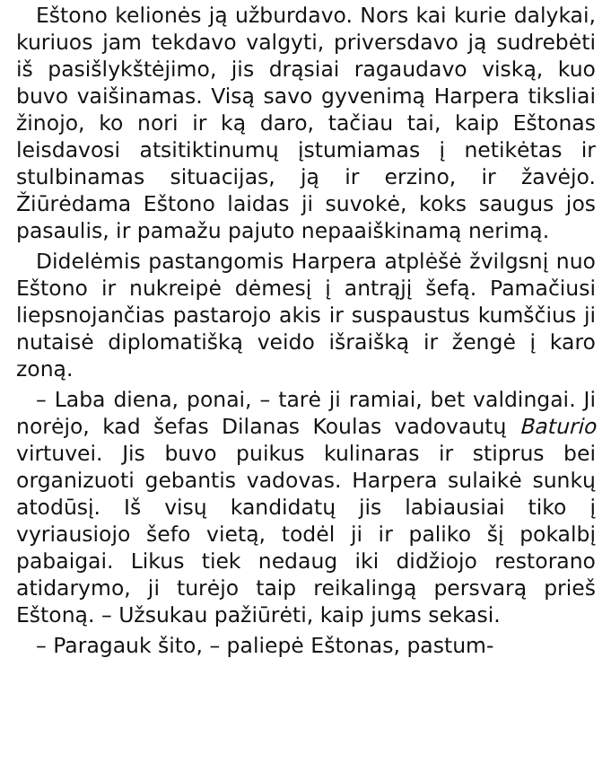Eštono kelionės ją užburdavo. Nors kai kurie dalykai, kuriuos jam tekdavo valgyti, priversdavo ją sudrebėti iš pasišlykštėjimo, jis drąsiai ragaudavo viską, kuo buvo vaišinamas. Visą savo gyvenimą Harpera tiksliai žinojo, ko nori ir ką daro, tačiau tai, kaip Eštonas leisdavosi atsitiktinumų įstumiamas į netikėtas ir stulbinamas situacijas, ją ir erzino, ir žavėjo. Žiūrėdama Eštono laidas ji suvokė, koks saugus jos pasaulis, ir pamažu pajuto nepaaiškinamą nerimą.
Didelėmis pastangomis Harpera atplėšė žvilgsnį nuo Eštono ir nukreipė dėmesį į antrąjį šefą. Pamačiusi liepsnojančias pastarojo akis ir suspaustus kumščius ji nutaisė diplomatišką veido išraišką ir žengė į karo zoną.
– Laba diena, ponai, – tarė ji ramiai, bet valdingai. Ji norėjo, kad šefas Dilanas Koulas vadovautų Baturio virtuvei. Jis buvo puikus kulinaras ir stiprus bei organizuoti gebantis vadovas. Harpera sulaikė sunkų atodūsį. Iš visų kandidatų jis labiausiai tiko į vyriausiojo šefo vietą, todėl ji ir paliko šį pokalbį pabaigai. Likus tiek nedaug iki didžiojo restorano atidarymo, ji turėjo taip reikalingą persvarą prieš Eštoną. – Užsukau pažiūrėti, kaip jums sekasi.
– Paragauk šito, – paliepė Eštonas, pastum-